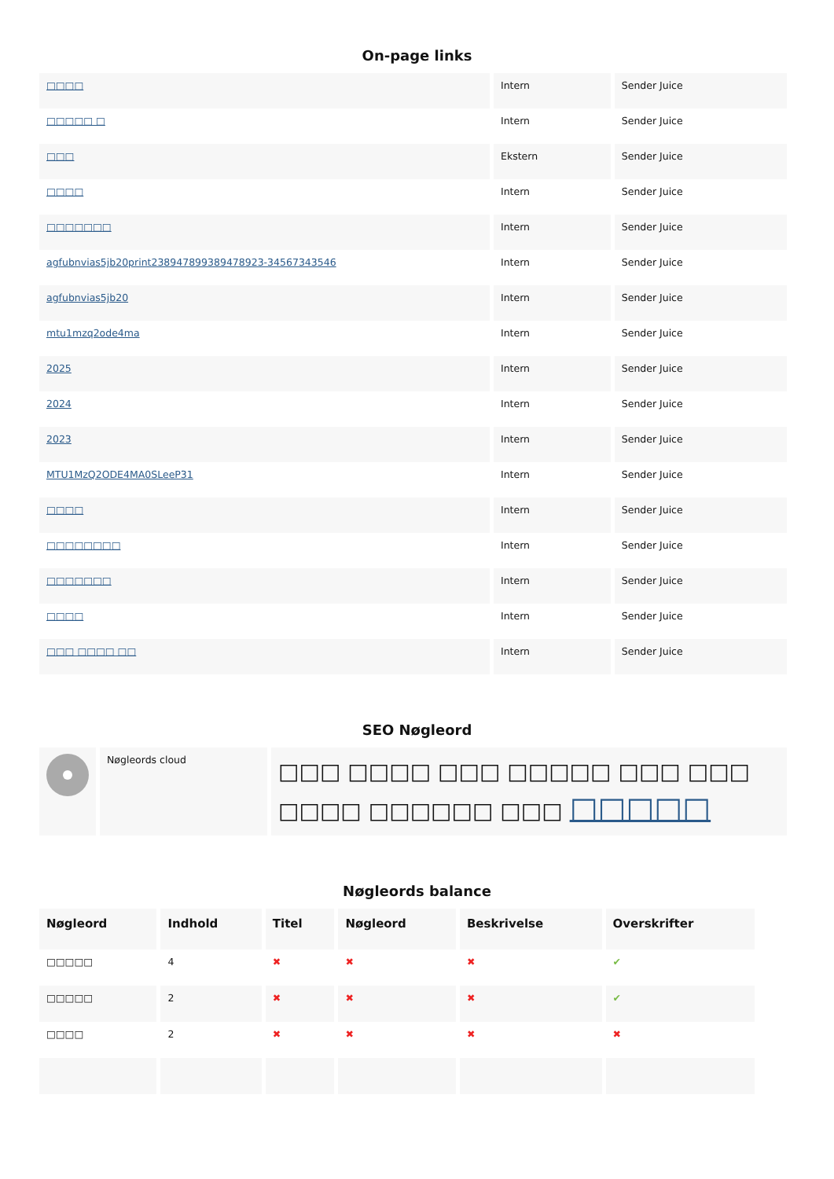On-page links
| □□□□ | Intern | Sender Juice |
| □□□□□ □ | Intern | Sender Juice |
| □□□ | Ekstern | Sender Juice |
| □□□□ | Intern | Sender Juice |
| □□□□□□□ | Intern | Sender Juice |
| agfubnvias5jb20print2389478993894789​23-34567343546 | Intern | Sender Juice |
| agfubnvias5jb20 | Intern | Sender Juice |
| mtu1mzq2ode4ma | Intern | Sender Juice |
| 2025 | Intern | Sender Juice |
| 2024 | Intern | Sender Juice |
| 2023 | Intern | Sender Juice |
| MTU1MzQ2ODE4MA0SLeeP31 | Intern | Sender Juice |
| □□□□ | Intern | Sender Juice |
| □□□□□□□□ | Intern | Sender Juice |
| □□□□□□□ | Intern | Sender Juice |
| □□□□ | Intern | Sender Juice |
| □□□ □□□□ □□ | Intern | Sender Juice |
SEO Nøgleord
| | Nøgleords cloud | □□□ □□□□ □□□ □□□□□ □□□ □□□ □□□□ □□□□□□ □□□ □□□□□ |
Nøgleords balance
| Nøgleord | Indhold | Titel | Nøgleord | Beskrivelse | Overskrifter |
| --- | --- | --- | --- | --- | --- |
| □□□□□ | 4 | ✖ | ✖ | ✖ | ✔ |
| □□□□□ | 2 | ✖ | ✖ | ✖ | ✔ |
| □□□□ | 2 | ✖ | ✖ | ✖ | ✖ |